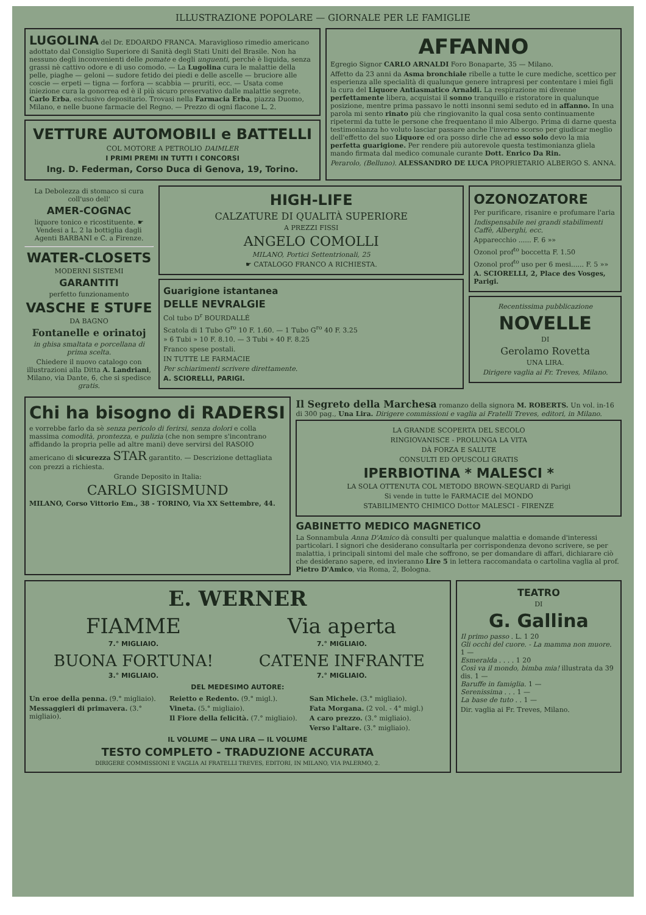ILLUSTRAZIONE POPOLARE — GIORNALE PER LE FAMIGLIE
LUGOLINA del Dr. EDOARDO FRANCA. Maraviglioso rimedio americano adottato dal Consiglio Superiore di Sanità degli Stati Uniti del Brasile. Non ha nessuno degli inconvenienti delle pomate e degli unguenti, perchè è liquida, senza grassi nè cattivo odore e di uso comodo. — La Lugolina cura le malattie della pelle, piaghe — geloni — sudore fetido dei piedi e delle ascelle — bruciore alle coscie — erpeti — tigna — forfora — scabbia — pruriti, ecc. — Usata come iniezione cura la gonorrea ed è il più sicuro preservativo dalle malattie segrete. Carlo Erba, esclusivo depositario. Trovasi nella Farmacia Erba, piazza Duomo, Milano, e nelle buone farmacie del Regno. — Prezzo di ogni flacone L. 2.
VETTURE AUTOMOBILI e BATTELLI
COL MOTORE A PETROLIO DAIMLER
I PRIMI PREMI IN TUTTI I CONCORSI
Ing. D. Federman, Corso Duca di Genova, 19, Torino.
AFFANNO
Egregio Signor CARLO ARNALDI Foro Bonaparte, 35 — Milano.
Affetto da 23 anni da Asma bronchiale ribelle a tutte le cure mediche, scettico per esperienza alle specialità di qualunque genere intrapresi per contentare i miei figli la cura del Liquore Antiasmatico Arnaldi. La respirazione mi divenne perfettamente libera, acquistai il sonno tranquillo e ristoratore in qualunque posizione, mentre prima passavo le notti insonni semi seduto ed in affanno. In una parola mi sento rinato più che ringiovanito la qual cosa sento continuamente ripetermi da tutte le persone che frequentano il mio Albergo. Prima di darne questa testimonianza ho voluto lasciar passare anche l'inverno scorso per giudicar meglio dell'effetto del suo Liquore ed ora posso dirle che ad esso solo devo la mia perfetta guarigione. Per rendere più autorevole questa testimonianza gliela mando firmata dal medico comunale curante Dott. Enrico Da Rin.
Perarolo, (Belluno). ALESSANDRO DE LUCA PROPRIETARIO ALBERGO S. ANNA.
La Debolezza di stomaco si cura coll'uso dell'
AMER-COGNAC
liquore tonico e ricostituente. ☛ Vendesi a L. 2 la bottiglia dagli Agenti BARBANI e C. a Firenze.
WATER-CLOSETS
MODERNI SISTEMI
GARANTITI
perfetto funzionamento
VASCHE E STUFE
DA BAGNO
Fontanelle e orinatoj
in ghisa smaltata e porcellana di prima scelta.
Chiedere il nuovo catalogo con illustrazioni alla Ditta A. Landriani, Milano, via Dante, 6, che si spedisce gratis.
HIGH-LIFE
CALZATURE DI QUALITÀ SUPERIORE
A PREZZI FISSI
ANGELO COMOLLI
MILANO, Portici Settentrionali, 25
☛ CATALOGO FRANCO A RICHIESTA.
Guarigione istantanea
DELLE NEVRALGIE
Col tubo D<sup>r</sup> BOURDALLÉ
Scatola di 1 Tubo G<sup>ro</sup> 10 F. 1.60. — 1 Tubo G<sup>ro</sup> 40 F. 3.25
» 6 Tubi » 10 F. 8.10. — 3 Tubi » 40 F. 8.25
Franco spese postali.
IN TUTTE LE FARMACIE
Per schiarimenti scrivere direttamente.
A. SCIORELLI, PARIGI.
OZONOZATORE
Per purificare, risanire e profumare l'aria
Indispensabile nei grandi stabilimenti Caffè, Alberghi, ecc.
Apparecchio ...... F. 6 »»
Ozonol prof<sup>to</sup> boccetta F. 1.50
Ozonol prof<sup>to</sup> uso per 6 mesi...... F. 5 »»
A. SCIORELLI, 2, Place des Vosges, Parigi.
Recentissima pubblicazione
NOVELLE
DI
Gerolamo Rovetta
UNA LIRA.
Dirigere vaglia ai Fr. Treves, Milano.
Chi ha bisogno di RADERSI
e vorrebbe farlo da sè senza pericolo di ferirsi, senza dolori e colla massima comodità, prontezza, e pulizia (che non sempre s'incontrano affidando la propria pelle ad altre mani) deve servirsi del RASOIO americano di sicurezza STAR garantito. — Descrizione dettagliata con prezzi a richiesta.
Grande Deposito in Italia:
CARLO SIGISMUND
MILANO, Corso Vittorio Em., 38 - TORINO, Via XX Settembre, 44.
Il Segreto della Marchesa romanzo della signora M. ROBERTS. Un vol. in-16 di 300 pag., Una Lira. Dirigere commissioni e vaglia ai Fratelli Treves, editori, in Milano.
LA GRANDE SCOPERTA DEL SECOLO
RINGIOVANISCE - PROLUNGA LA VITA
DÀ FORZA E SALUTE
CONSULTI ED OPUSCOLI GRATIS
IPERBIOTINA * MALESCI *
LA SOLA OTTENUTA COL METODO BROWN-SEQUARD di Parigi
Si vende in tutte le FARMACIE del MONDO
STABILIMENTO CHIMICO Dottor MALESCI - FIRENZE
GABINETTO MEDICO MAGNETICO
La Sonnambula Anna D'Amico dà consulti per qualunque malattia e domande d'interessi particolari. I signori che desiderano consultarla per corrispondenza devono scrivere, se per malattia, i principali sintomi del male che soffrono, se per domandare di affari, dichiarare ciò che desiderano sapere, ed invieranno Lire 5 in lettera raccomandata o cartolina vaglia al prof. Pietro D'Amico, via Roma, 2, Bologna.
E. WERNER
FIAMME
7.° MIGLIAIO.
Via aperta
7.° MIGLIAIO.
BUONA FORTUNA!
3.° MIGLIAIO.
CATENE INFRANTE
7.° MIGLIAIO.
DEL MEDESIMO AUTORE:
Un eroe della penna. (9.° migliaio).
Messaggieri di primavera. (3.° migliaio).
Reietto e Redento. (9.° migl.).
Vineta. (5.° migliaio).
Il Fiore della felicità. (7.° migliaio).
San Michele. (3.° migliaio).
Fata Morgana. (2 vol. - 4° migl.)
A caro prezzo. (3.° migliaio).
Verso l'altare. (3.° migliaio).
IL VOLUME — UNA LIRA — IL VOLUME
TESTO COMPLETO - TRADUZIONE ACCURATA
DIRIGERE COMMISSIONI E VAGLIA AI FRATELLI TREVES, EDITORI, IN MILANO, VIA PALERMO, 2.
TEATRO
DI
G. Gallina
Il primo passo . L. 1 20
Gli occhi del cuore. - La mamma non muore. 1 —
Esmeralda . . . . 1 20
Così va il mondo, bimba mia! illustrata da 39 dis. 1 —
Baruffe in famiglia. 1 —
Serenissima . . . 1 —
La base de tuto . . 1 —
Dir. vaglia ai Fr. Treves, Milano.